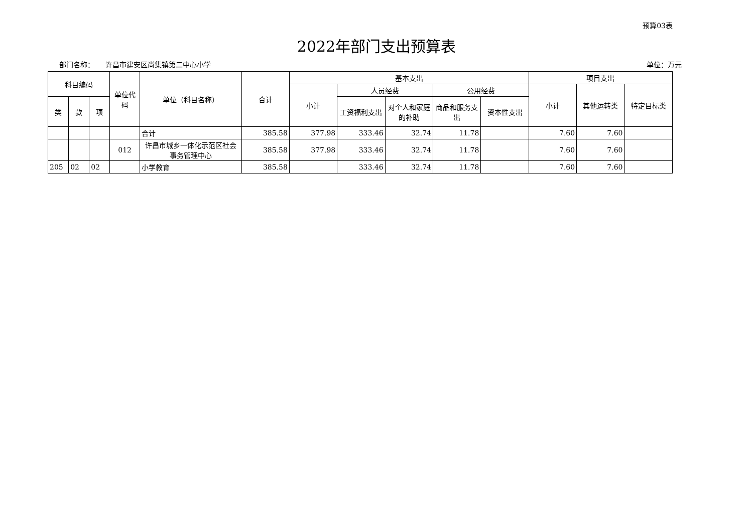预算03表
2022年部门支出预算表
部门名称： 许昌市建安区尚集镇第二中心小学 单位：万元
| 科目编码 | | | 单位代码 | 单位（科目名称） | 合计 | 基本支出 | | | | | 项目支出 | | |
| --- | --- | --- | --- | --- | --- | --- | --- | --- | --- | --- | --- | --- | --- |
| | | | | | | 小计 | 人员经费 | | 公用经费 | | 小计 | 其他运转类 | 特定目标类 |
| 类 | 款 | 项 | | | | | 工资福利支出 | 对个人和家庭的补助 | 商品和服务支出 | 资本性支出 | | | |
| | | | | 合计 | 385.58 | 377.98 | 333.46 | 32.74 | 11.78 | | 7.60 | 7.60 | |
| | | | 012 | 许昌市城乡一体化示范区社会事务管理中心 | 385.58 | 377.98 | 333.46 | 32.74 | 11.78 | | 7.60 | 7.60 | |
| 205 | 02 | 02 | | 小学教育 | 385.58 | | 333.46 | 32.74 | 11.78 | | 7.60 | 7.60 | |